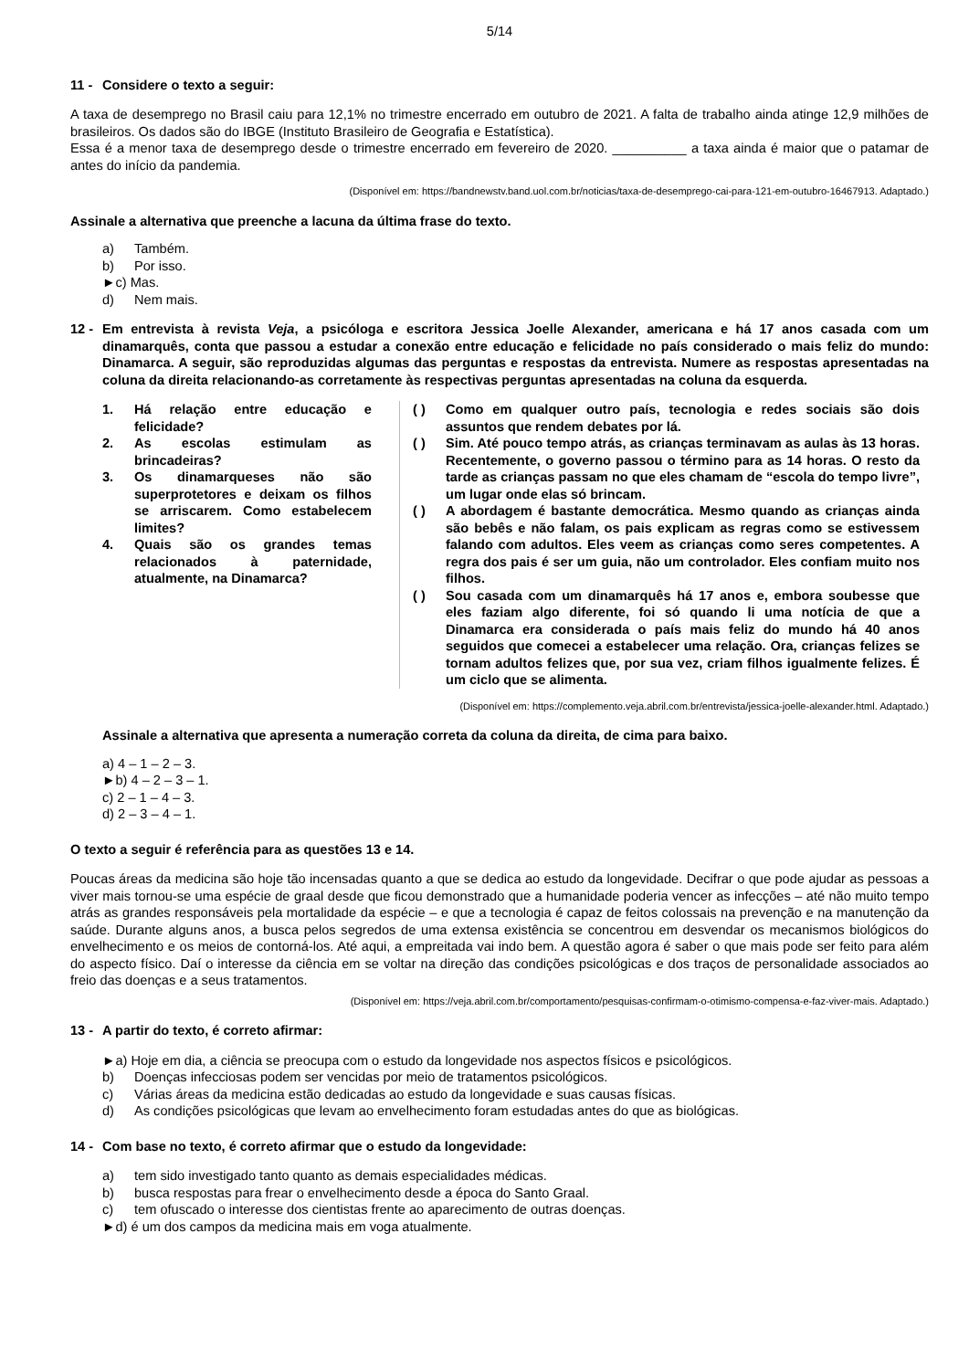5/14
11 - Considere o texto a seguir:
A taxa de desemprego no Brasil caiu para 12,1% no trimestre encerrado em outubro de 2021. A falta de trabalho ainda atinge 12,9 milhões de brasileiros. Os dados são do IBGE (Instituto Brasileiro de Geografia e Estatística).
Essa é a menor taxa de desemprego desde o trimestre encerrado em fevereiro de 2020. __________ a taxa ainda é maior que o patamar de antes do início da pandemia.
(Disponível em: https://bandnewstv.band.uol.com.br/noticias/taxa-de-desemprego-cai-para-121-em-outubro-16467913. Adaptado.)
Assinale a alternativa que preenche a lacuna da última frase do texto.
a) Também.
b) Por isso.
►c) Mas.
d) Nem mais.
12 -
Em entrevista à revista Veja, a psicóloga e escritora Jessica Joelle Alexander, americana e há 17 anos casada com um dinamarquês, conta que passou a estudar a conexão entre educação e felicidade no país considerado o mais feliz do mundo: Dinamarca. A seguir, são reproduzidas algumas das perguntas e respostas da entrevista. Numere as respostas apresentadas na coluna da direita relacionando-as corretamente às respectivas perguntas apresentadas na coluna da esquerda.
1. Há relação entre educação e felicidade?
2. As escolas estimulam as brincadeiras?
3. Os dinamarqueses não são superprotetores e deixam os filhos se arriscarem. Como estabelecem limites?
4. Quais são os grandes temas relacionados à paternidade, atualmente, na Dinamarca?
( ) Como em qualquer outro país, tecnologia e redes sociais são dois assuntos que rendem debates por lá.
( ) Sim. Até pouco tempo atrás, as crianças terminavam as aulas às 13 horas. Recentemente, o governo passou o término para as 14 horas. O resto da tarde as crianças passam no que eles chamam de “escola do tempo livre”, um lugar onde elas só brincam.
( ) A abordagem é bastante democrática. Mesmo quando as crianças ainda são bebês e não falam, os pais explicam as regras como se estivessem falando com adultos. Eles veem as crianças como seres competentes. A regra dos pais é ser um guia, não um controlador. Eles confiam muito nos filhos.
( ) Sou casada com um dinamarquês há 17 anos e, embora soubesse que eles faziam algo diferente, foi só quando li uma notícia de que a Dinamarca era considerada o país mais feliz do mundo há 40 anos seguidos que comecei a estabelecer uma relação. Ora, crianças felizes se tornam adultos felizes que, por sua vez, criam filhos igualmente felizes. É um ciclo que se alimenta.
(Disponível em: https://complemento.veja.abril.com.br/entrevista/jessica-joelle-alexander.html. Adaptado.)
Assinale a alternativa que apresenta a numeração correta da coluna da direita, de cima para baixo.
a) 4 – 1 – 2 – 3.
►b) 4 – 2 – 3 – 1.
c) 2 – 1 – 4 – 3.
d) 2 – 3 – 4 – 1.
O texto a seguir é referência para as questões 13 e 14.
Poucas áreas da medicina são hoje tão incensadas quanto a que se dedica ao estudo da longevidade. Decifrar o que pode ajudar as pessoas a viver mais tornou-se uma espécie de graal desde que ficou demonstrado que a humanidade poderia vencer as infecções – até não muito tempo atrás as grandes responsáveis pela mortalidade da espécie – e que a tecnologia é capaz de feitos colossais na prevenção e na manutenção da saúde. Durante alguns anos, a busca pelos segredos de uma extensa existência se concentrou em desvendar os mecanismos biológicos do envelhecimento e os meios de contorná-los. Até aqui, a empreitada vai indo bem. A questão agora é saber o que mais pode ser feito para além do aspecto físico. Daí o interesse da ciência em se voltar na direção das condições psicológicas e dos traços de personalidade associados ao freio das doenças e a seus tratamentos.
(Disponível em: https://veja.abril.com.br/comportamento/pesquisas-confirmam-o-otimismo-compensa-e-faz-viver-mais. Adaptado.)
13 - A partir do texto, é correto afirmar:
►a) Hoje em dia, a ciência se preocupa com o estudo da longevidade nos aspectos físicos e psicológicos.
b) Doenças infecciosas podem ser vencidas por meio de tratamentos psicológicos.
c) Várias áreas da medicina estão dedicadas ao estudo da longevidade e suas causas físicas.
d) As condições psicológicas que levam ao envelhecimento foram estudadas antes do que as biológicas.
14 - Com base no texto, é correto afirmar que o estudo da longevidade:
a) tem sido investigado tanto quanto as demais especialidades médicas.
b) busca respostas para frear o envelhecimento desde a época do Santo Graal.
c) tem ofuscado o interesse dos cientistas frente ao aparecimento de outras doenças.
►d) é um dos campos da medicina mais em voga atualmente.